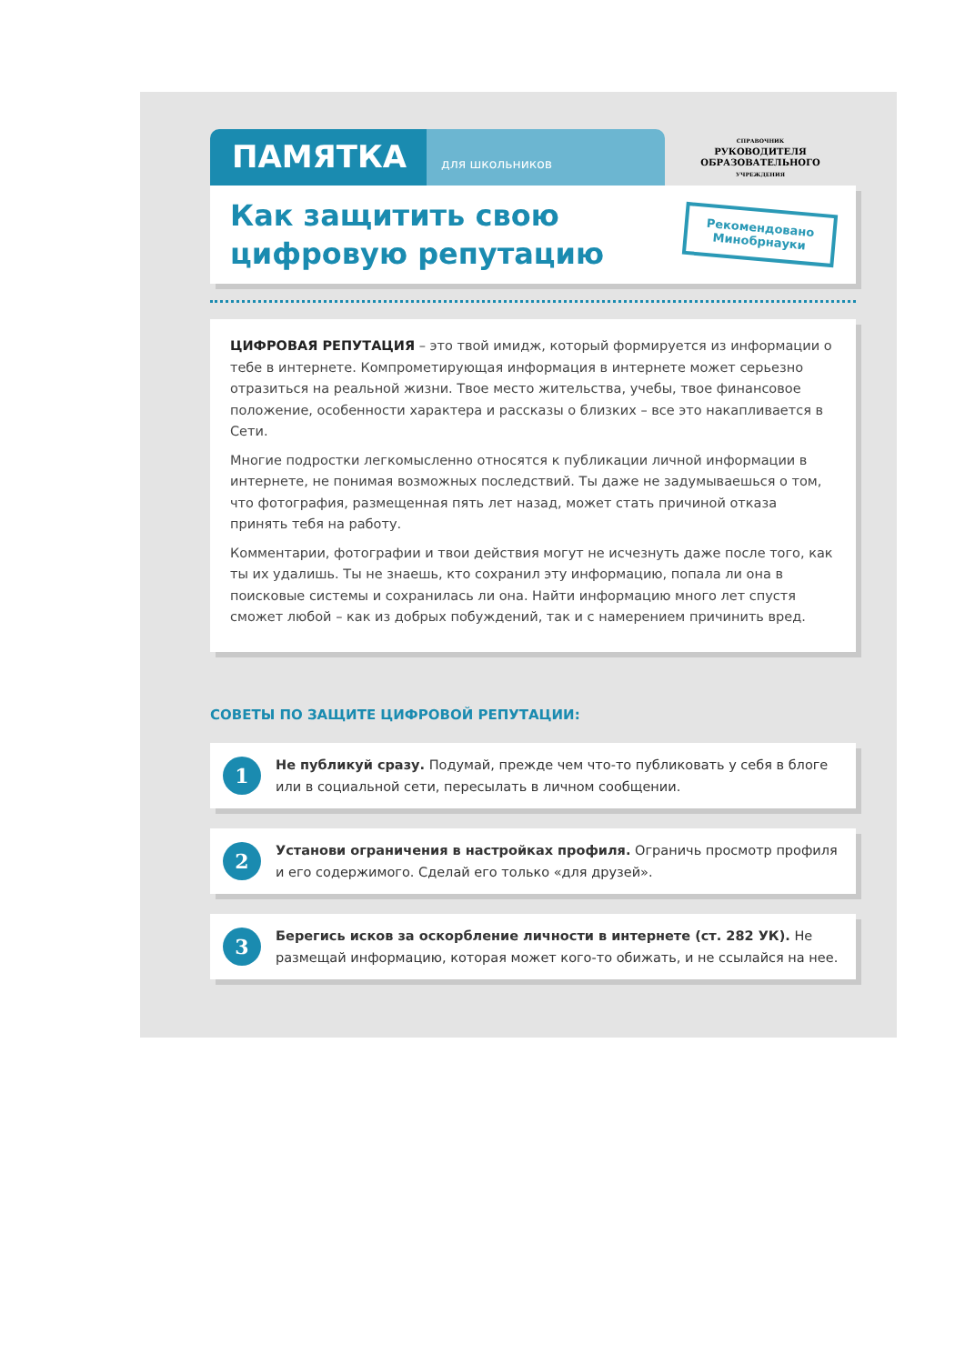ПАМЯТКА
для школьников
СПРАВОЧНИК
РУКОВОДИТЕЛЯ
ОБРАЗОВАТЕЛЬНОГО
УЧРЕЖДЕНИЯ
Как защитить свою
цифровую репутацию
Рекомендовано
Минобрнауки
ЦИФРОВАЯ РЕПУТАЦИЯ – это твой имидж, который формируется из информации о тебе в интернете. Компрометирующая информация в интернете может серьезно отразиться на реальной жизни. Твое место жительства, учебы, твое финансовое положение, особенности характера и рассказы о близких – все это накапливается в Сети.
Многие подростки легкомысленно относятся к публикации личной информации в интернете, не понимая возможных последствий. Ты даже не задумываешься о том, что фотография, размещенная пять лет назад, может стать причиной отказа принять тебя на работу.
Комментарии, фотографии и твои действия могут не исчезнуть даже после того, как ты их удалишь. Ты не знаешь, кто сохранил эту информацию, попала ли она в поисковые системы и сохранилась ли она. Найти информацию много лет спустя сможет любой – как из добрых побуждений, так и с намерением причинить вред.
СОВЕТЫ ПО ЗАЩИТЕ ЦИФРОВОЙ РЕПУТАЦИИ:
1
Не публикуй сразу. Подумай, прежде чем что-то публиковать у себя в блоге или в социальной сети, пересылать в личном сообщении.
2
Установи ограничения в настройках профиля. Ограничь просмотр профиля и его содержимого. Сделай его только «для друзей».
3
Берегись исков за оскорбление личности в интернете (ст. 282 УК). Не размещай информацию, которая может кого-то обижать, и не ссылайся на нее.